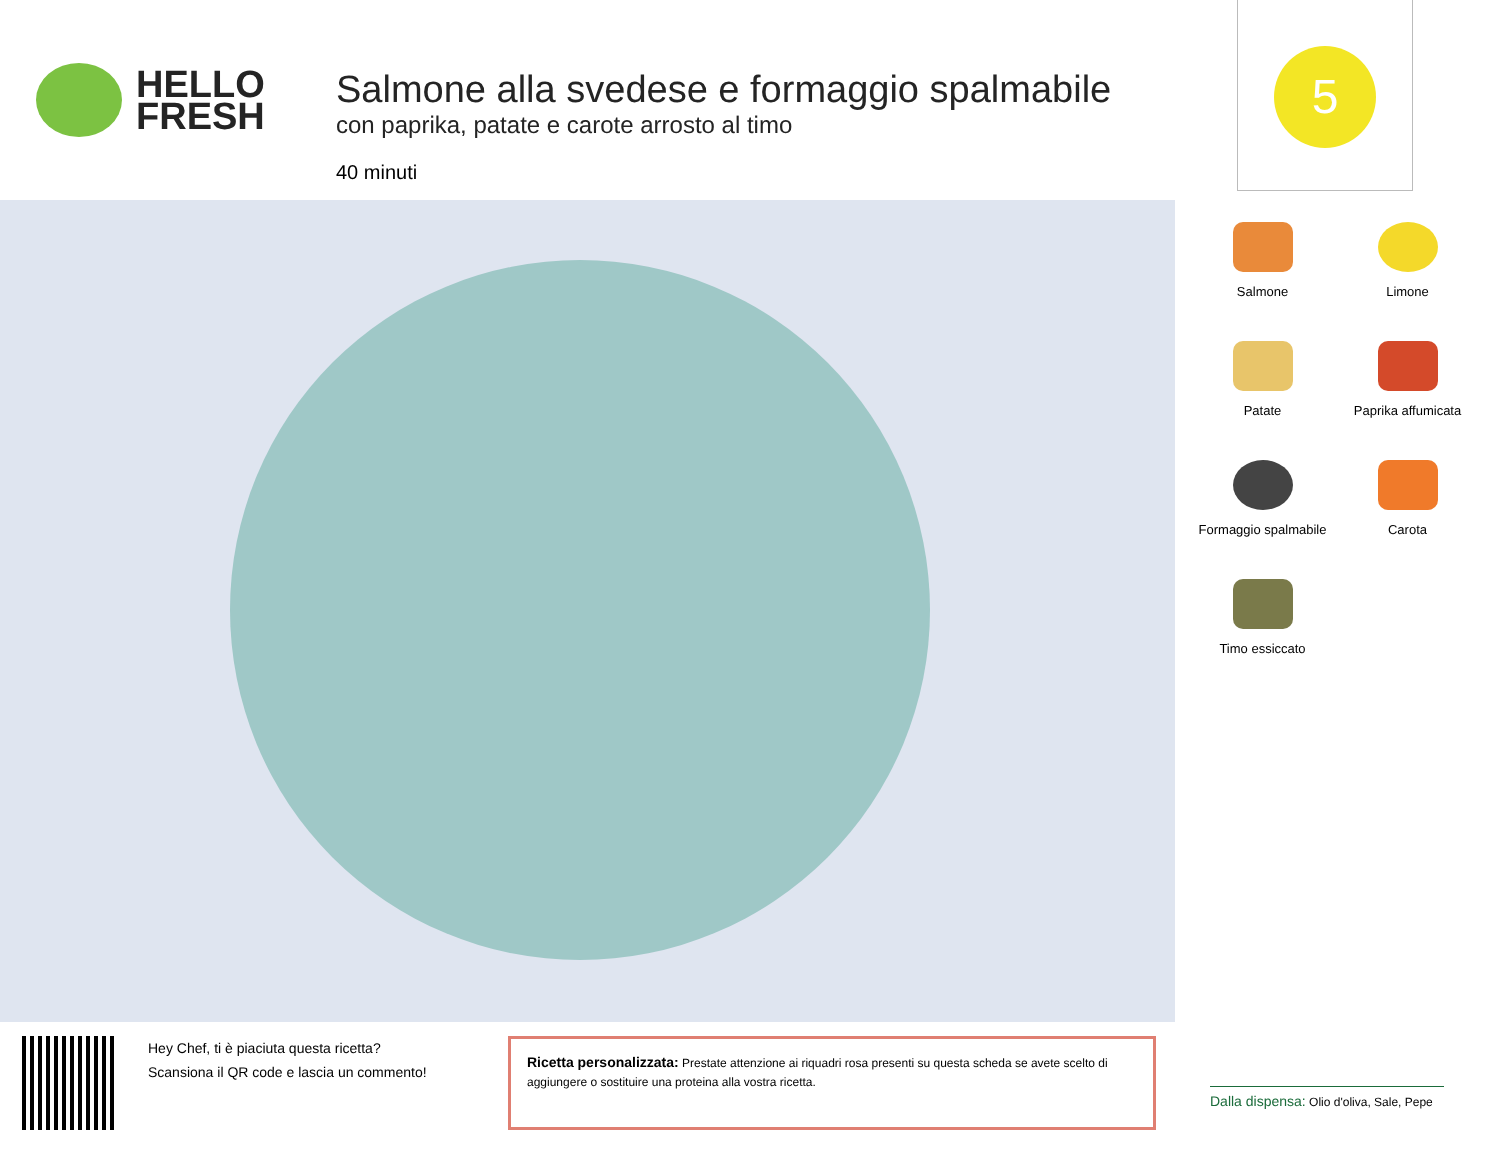HELLO
FRESH
Salmone alla svedese e formaggio spalmabile
con paprika, patate e carote arrosto al timo
40 minuti
5
Salmone
Limone
Patate
Paprika affumicata
Formaggio spalmabile
Carota
Timo essiccato
Hey Chef, ti è piaciuta questa ricetta?
Scansiona il QR code e lascia un commento!
Ricetta personalizzata: Prestate attenzione ai riquadri rosa presenti su questa scheda se avete scelto di aggiungere o sostituire una proteina alla vostra ricetta.
Dalla dispensa: Olio d'oliva, Sale, Pepe